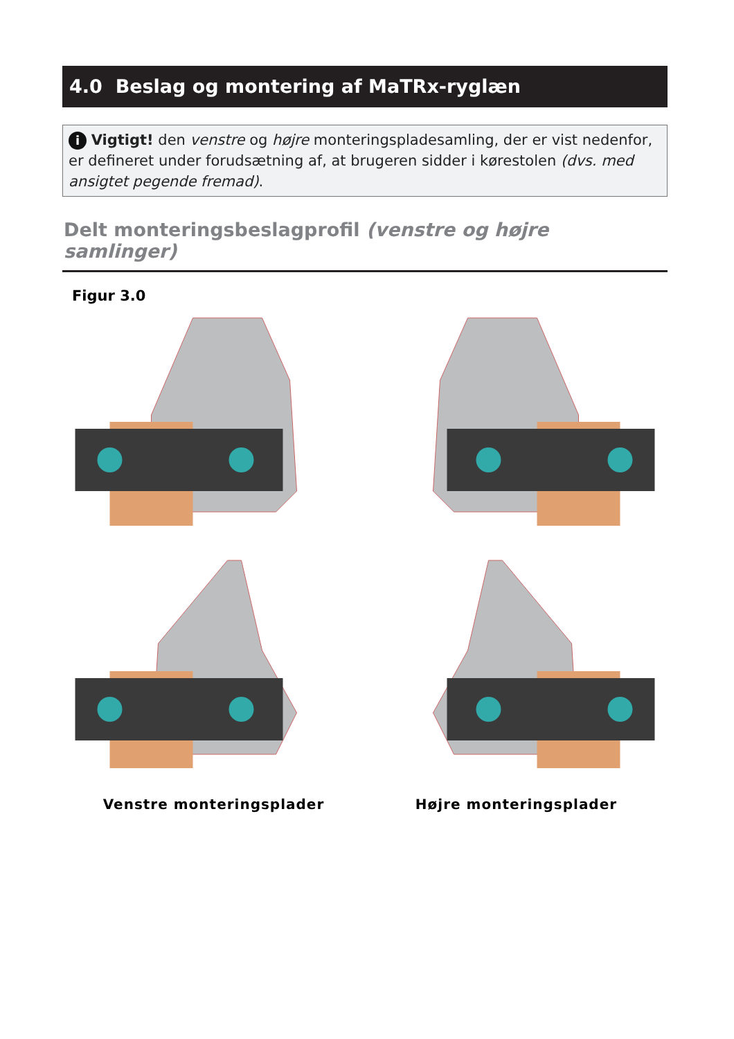4.0 Beslag og montering af MaTRx-ryglæn
i Vigtigt! den venstre og højre monteringspladesamling, der er vist nedenfor, er defineret under forudsætning af, at brugeren sidder i kørestolen (dvs. med ansigtet pegende fremad).
Delt monteringsbeslagprofil (venstre og højre samlinger)
Figur 3.0
Venstre monteringsplader
Højre monteringsplader